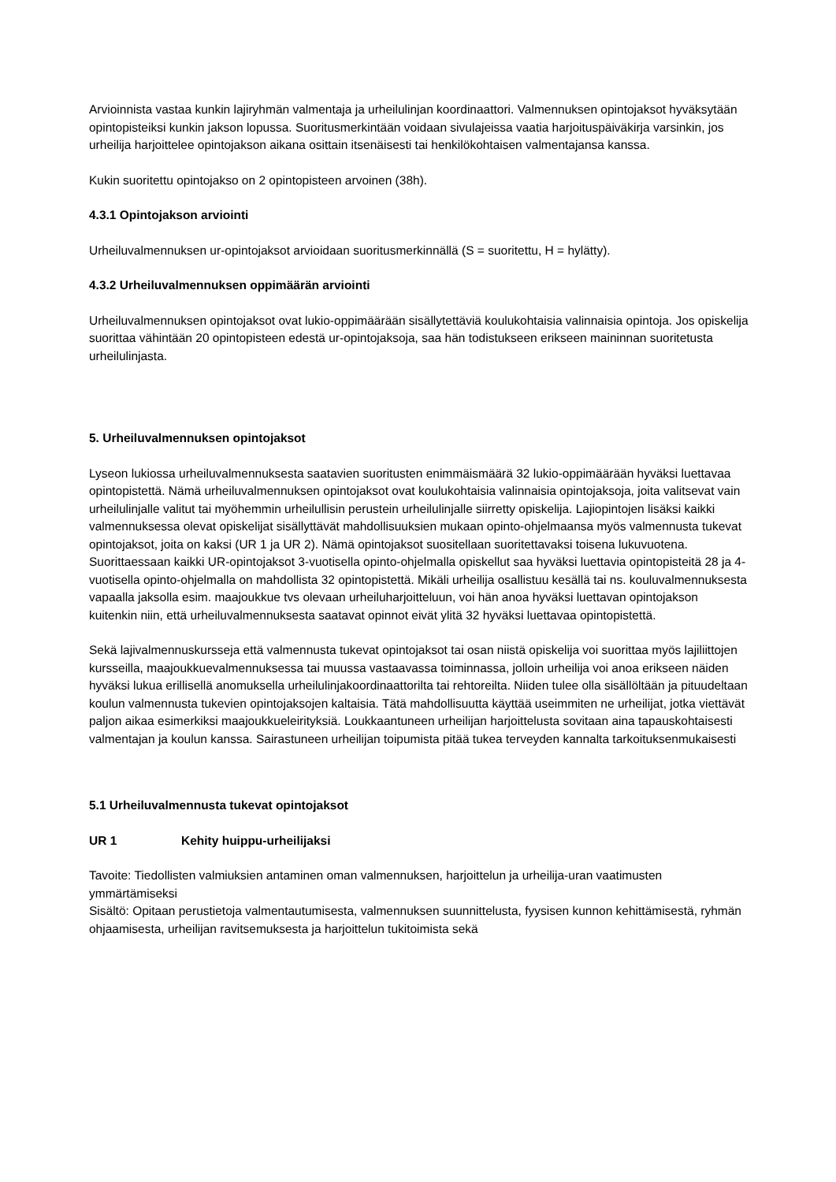Arvioinnista vastaa kunkin lajiryhmän valmentaja ja urheilulinjan koordinaattori. Valmennuksen opintojaksot hyväksytään opintopisteiksi kunkin jakson lopussa. Suoritusmerkintään voidaan sivulajeissa vaatia harjoituspäiväkirja varsinkin, jos urheilija harjoittelee opintojakson aikana osittain itsenäisesti tai henkilökohtaisen valmentajansa kanssa.
Kukin suoritettu opintojakso on 2 opintopisteen arvoinen (38h).
4.3.1 Opintojakson arviointi
Urheiluvalmennuksen ur-opintojaksot arvioidaan suoritusmerkinnällä (S = suoritettu, H = hylätty).
4.3.2 Urheiluvalmennuksen oppimäärän arviointi
Urheiluvalmennuksen opintojaksot ovat lukio-oppimäärään sisällytettäviä koulukohtaisia valinnaisia opintoja. Jos opiskelija suorittaa vähintään 20 opintopisteen edestä ur-opintojaksoja, saa hän todistukseen erikseen maininnan suoritetusta urheilulinjasta.
5. Urheiluvalmennuksen opintojaksot
Lyseon lukiossa urheiluvalmennuksesta saatavien suoritusten enimmäismäärä 32 lukio-oppimäärään hyväksi luettavaa opintopistettä. Nämä urheiluvalmennuksen opintojaksot ovat koulukohtaisia valinnaisia opintojaksoja, joita valitsevat vain urheilulinjalle valitut tai myöhemmin urheilullisin perustein urheilulinjalle siirretty opiskelija. Lajiopintojen lisäksi kaikki valmennuksessa olevat opiskelijat sisällyttävät mahdollisuuksien mukaan opinto-ohjelmaansa myös valmennusta tukevat opintojaksot, joita on kaksi (UR 1 ja UR 2). Nämä opintojaksot suositellaan suoritettavaksi toisena lukuvuotena. Suorittaessaan kaikki UR-opintojaksot 3-vuotisella opinto-ohjelmalla opiskellut saa hyväksi luettavia opintopisteitä 28 ja 4-vuotisella opinto-ohjelmalla on mahdollista 32 opintopistettä. Mikäli urheilija osallistuu kesällä tai ns. kouluvalmennuksesta vapaalla jaksolla esim. maajoukkue tvs olevaan urheiluharjoitteluun, voi hän anoa hyväksi luettavan opintojakson kuitenkin niin, että urheiluvalmennuksesta saatavat opinnot eivät ylitä 32 hyväksi luettavaa opintopistettä.
Sekä lajivalmennuskursseja että valmennusta tukevat opintojaksot tai osan niistä opiskelija voi suorittaa myös lajiliittojen kursseilla, maajoukkuevalmennuksessa tai muussa vastaavassa toiminnassa, jolloin urheilija voi anoa erikseen näiden hyväksi lukua erillisellä anomuksella urheilulinjakoordinaattorilta tai rehtoreilta. Niiden tulee olla sisällöltään ja pituudeltaan koulun valmennusta tukevien opintojaksojen kaltaisia. Tätä mahdollisuutta käyttää useimmiten ne urheilijat, jotka viettävät paljon aikaa esimerkiksi maajoukkueleirityksiä. Loukkaantuneen urheilijan harjoittelusta sovitaan aina tapauskohtaisesti valmentajan ja koulun kanssa. Sairastuneen urheilijan toipumista pitää tukea terveyden kannalta tarkoituksenmukaisesti
5.1 Urheiluvalmennusta tukevat opintojaksot
UR 1 Kehity huippu-urheilijaksi
Tavoite: Tiedollisten valmiuksien antaminen oman valmennuksen, harjoittelun ja urheilija-uran vaatimusten ymmärtämiseksi
Sisältö: Opitaan perustietoja valmentautumisesta, valmennuksen suunnittelusta, fyysisen kunnon kehittämisestä, ryhmän ohjaamisesta, urheilijan ravitsemuksesta ja harjoittelun tukitoimista sekä